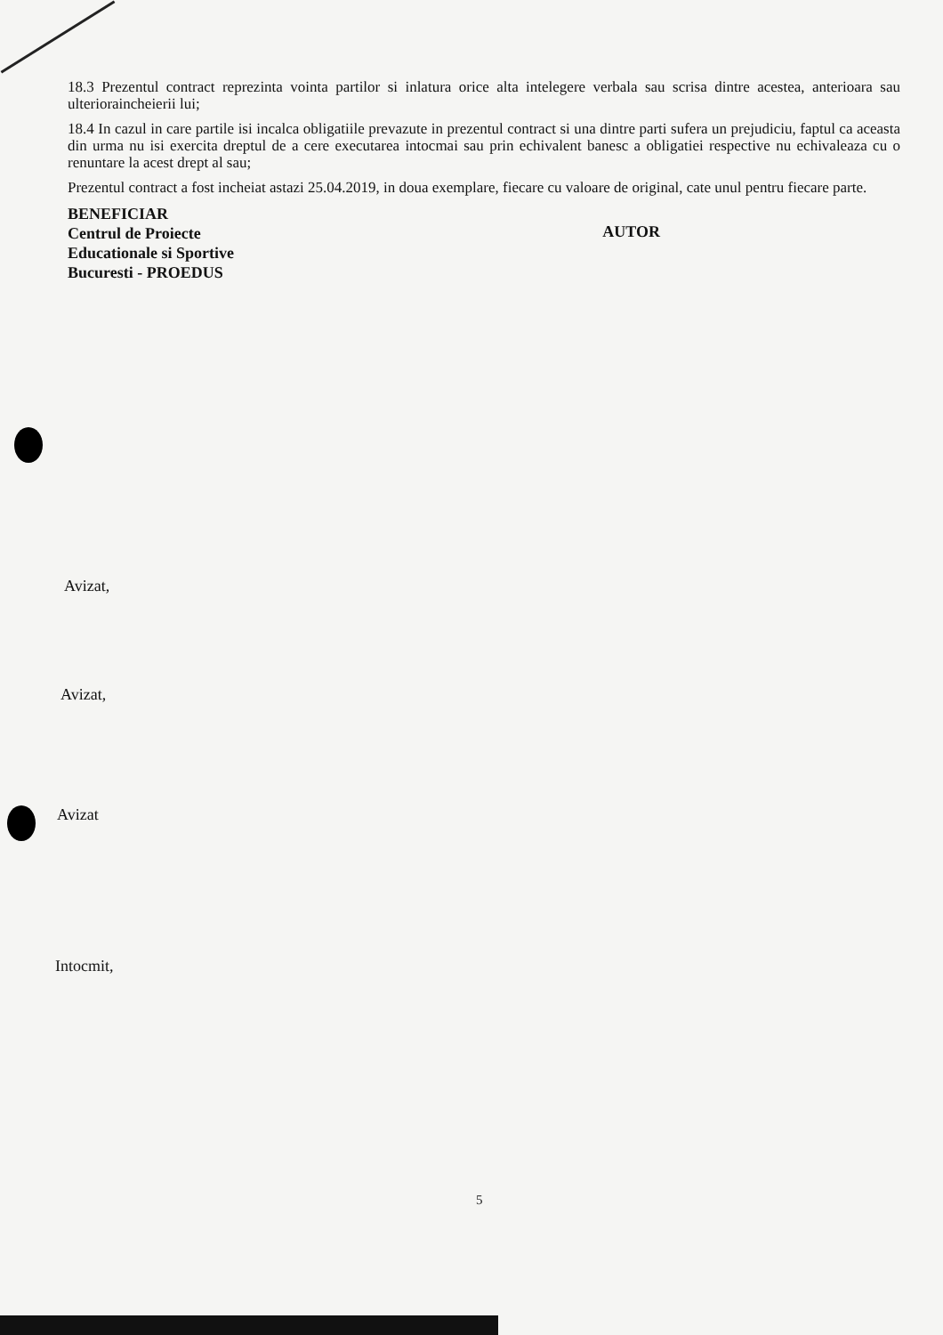18.3 Prezentul contract reprezinta vointa partilor si inlatura orice alta intelegere verbala sau scrisa dintre acestea, anterioara sau ulterioraincheierii lui;
18.4 In cazul in care partile isi incalca obligatiile prevazute in prezentul contract si una dintre parti sufera un prejudiciu, faptul ca aceasta din urma nu isi exercita dreptul de a cere executarea intocmai sau prin echivalent banesc a obligatiei respective nu echivaleaza cu o renuntare la acest drept al sau;
Prezentul contract a fost incheiat astazi 25.04.2019, in doua exemplare, fiecare cu valoare de original, cate unul pentru fiecare parte.
BENEFICIAR
Centrul de Proiecte
Educationale si Sportive
Bucuresti - PROEDUS
AUTOR
Avizat,
Avizat,
Avizat
Intocmit,
5